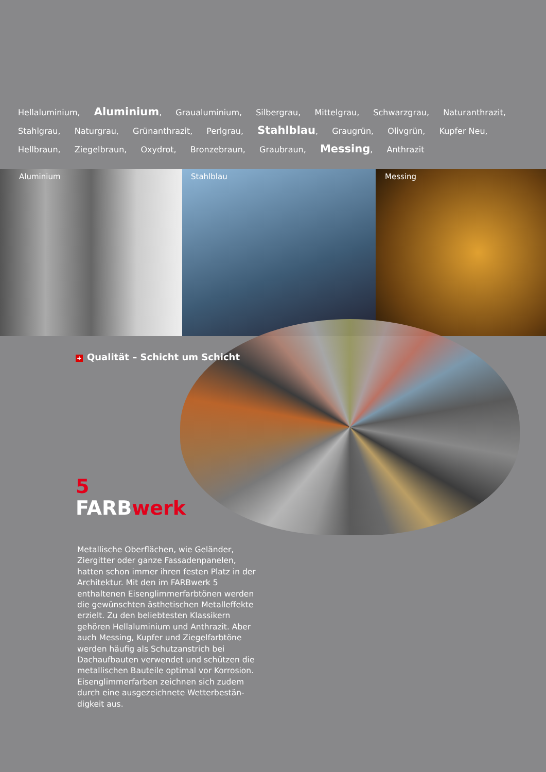Hellaluminium, Aluminium, Graualuminium, Silbergrau, Mittelgrau, Schwarzgrau, Naturanthrazit, Stahlgrau, Naturgrau, Grünanthrazit, Perlgrau, Stahlblau, Graugrün, Olivgrün, Kupfer Neu, Hellbraun, Ziegelbraun, Oxydrot, Bronzebraun, Graubraun, Messing, Anthrazit
Aluminium Stahlblau Messing
+ Qualität – Schicht um Schicht
5
FARBwerk
Metallische Oberflächen, wie Geländer, Ziergitter oder ganze Fassadenpanelen, hatten schon immer ihren festen Platz in der Architektur. Mit den im FARBwerk 5 enthaltenen Eisenglimmerfarbtönen werden die gewünschten ästhetischen Metall­effekte erzielt. Zu den beliebtesten Klassikern gehören Hellaluminium und Anthrazit. Aber auch Messing, Kupfer und Ziegelfarbtöne werden häufig als Schutzanstrich bei Dachaufbauten verwendet und schützen die metallischen Bauteile optimal vor Korrosion. Eisenglimmerfarben zeichnen sich zudem durch eine ausgezeichnete Wetterbestän­digkeit aus.